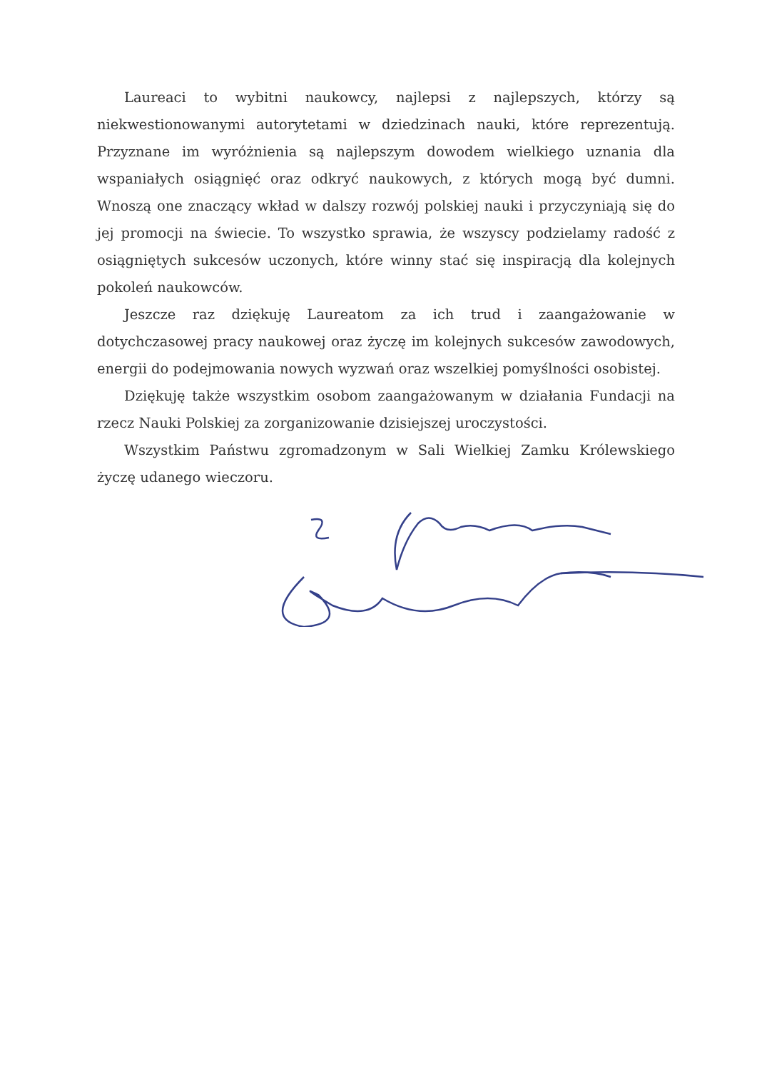Laureaci to wybitni naukowcy, najlepsi z najlepszych, którzy są niekwestionowanymi autorytetami w dziedzinach nauki, które reprezentują. Przyznane im wyróżnienia są najlepszym dowodem wielkiego uznania dla wspaniałych osiągnięć oraz odkryć naukowych, z których mogą być dumni. Wnoszą one znaczący wkład w dalszy rozwój polskiej nauki i przyczyniają się do jej promocji na świecie. To wszystko sprawia, że wszyscy podzielamy radość z osiągniętych sukcesów uczonych, które winny stać się inspiracją dla kolejnych pokoleń naukowców.
Jeszcze raz dziękuję Laureatom za ich trud i zaangażowanie w dotychczasowej pracy naukowej oraz życzę im kolejnych sukcesów zawodowych, energii do podejmowania nowych wyzwań oraz wszelkiej pomyślności osobistej.
Dziękuję także wszystkim osobom zaangażowanym w działania Fundacji na rzecz Nauki Polskiej za zorganizowanie dzisiejszej uroczystości.
Wszystkim Państwu zgromadzonym w Sali Wielkiej Zamku Królewskiego życzę udanego wieczoru.